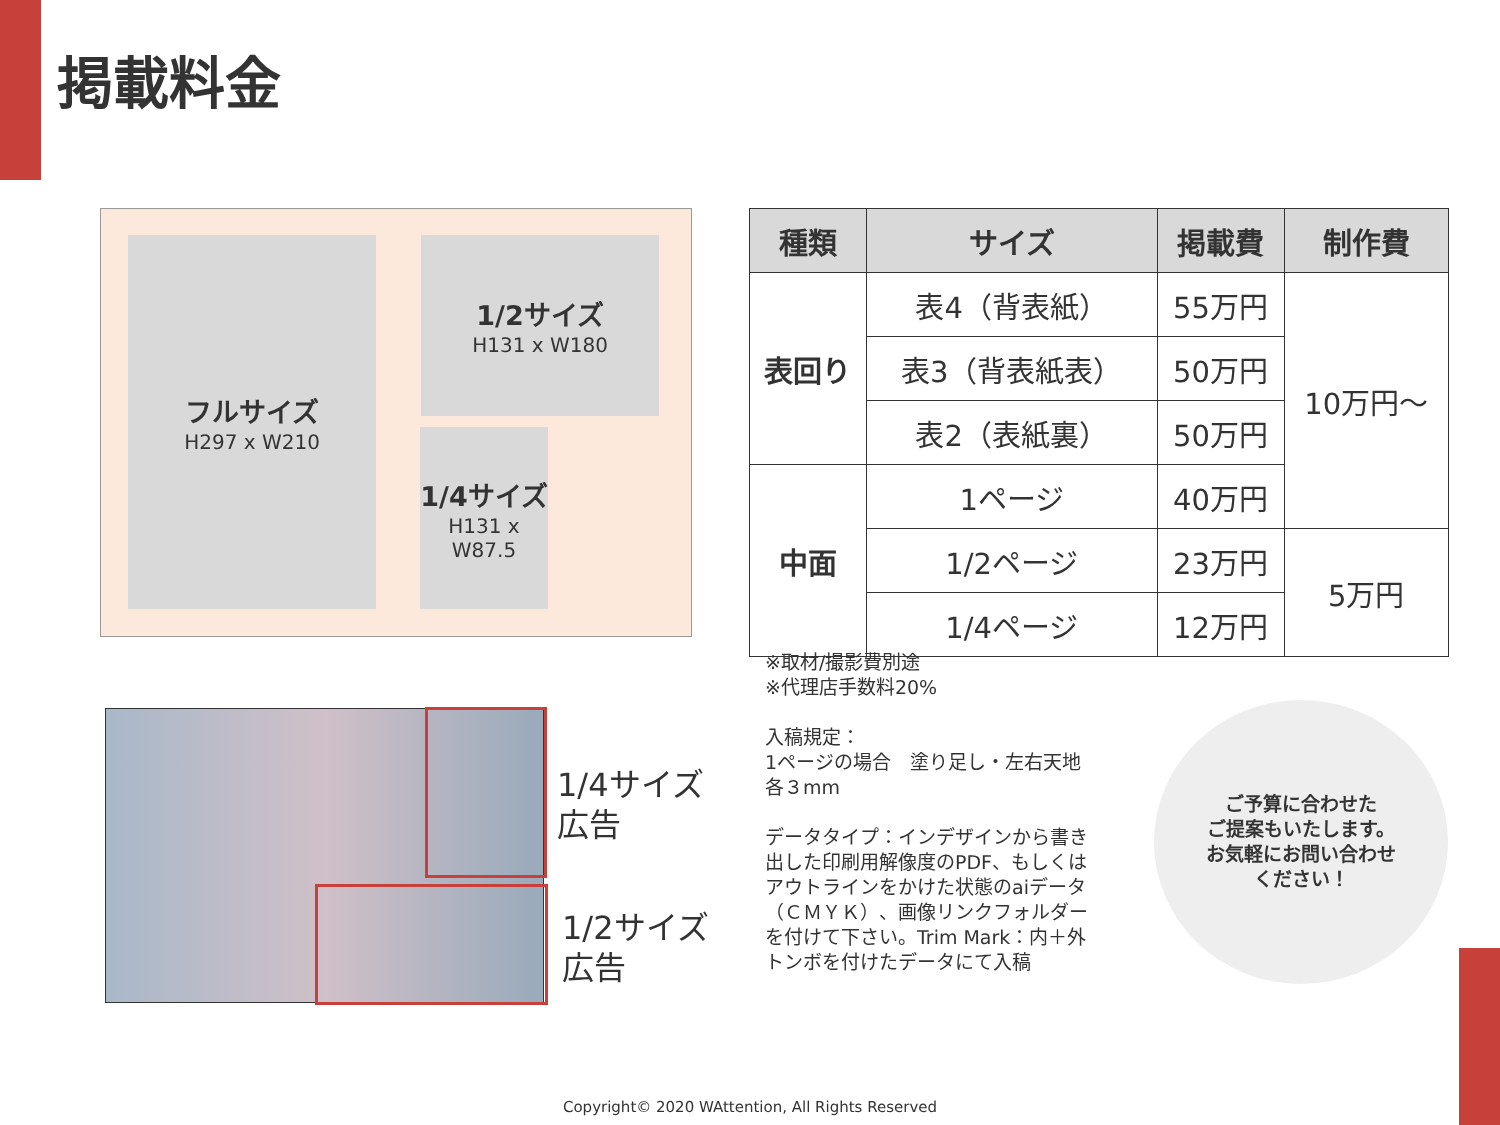掲載料金
フルサイズ
H297 x W210
1/2サイズ
H131 x W180
1/4サイズ
H131 x W87.5
| 種類 | サイズ | 掲載費 | 制作費 |
| --- | --- | --- | --- |
| 表回り | 表4（背表紙） | 55万円 | 10万円～ |
| | 表3（背表紙表） | 50万円 | |
| | 表2（表紙裏） | 50万円 | |
| 中面 | 1ページ | 40万円 | |
| | 1/2ページ | 23万円 | 5万円 |
| | 1/4ページ | 12万円 | |
※取材/撮影費別途
※代理店手数料20%
入稿規定：
1ページの場合　塗り足し・左右天地
各３mm
データタイプ：インデザインから書き
出した印刷用解像度のPDF、もしくは
アウトラインをかけた状態のaiデータ
（ＣＭＹＫ）、画像リンクフォルダー
を付けて下さい。Trim Mark：内＋外
トンボを付けたデータにて入稿
1/4サイズ
広告
1/2サイズ
広告
ご予算に合わせた
ご提案もいたします。
お気軽にお問い合わせ
ください！
Copyright© 2020 WAttention, All Rights Reserved